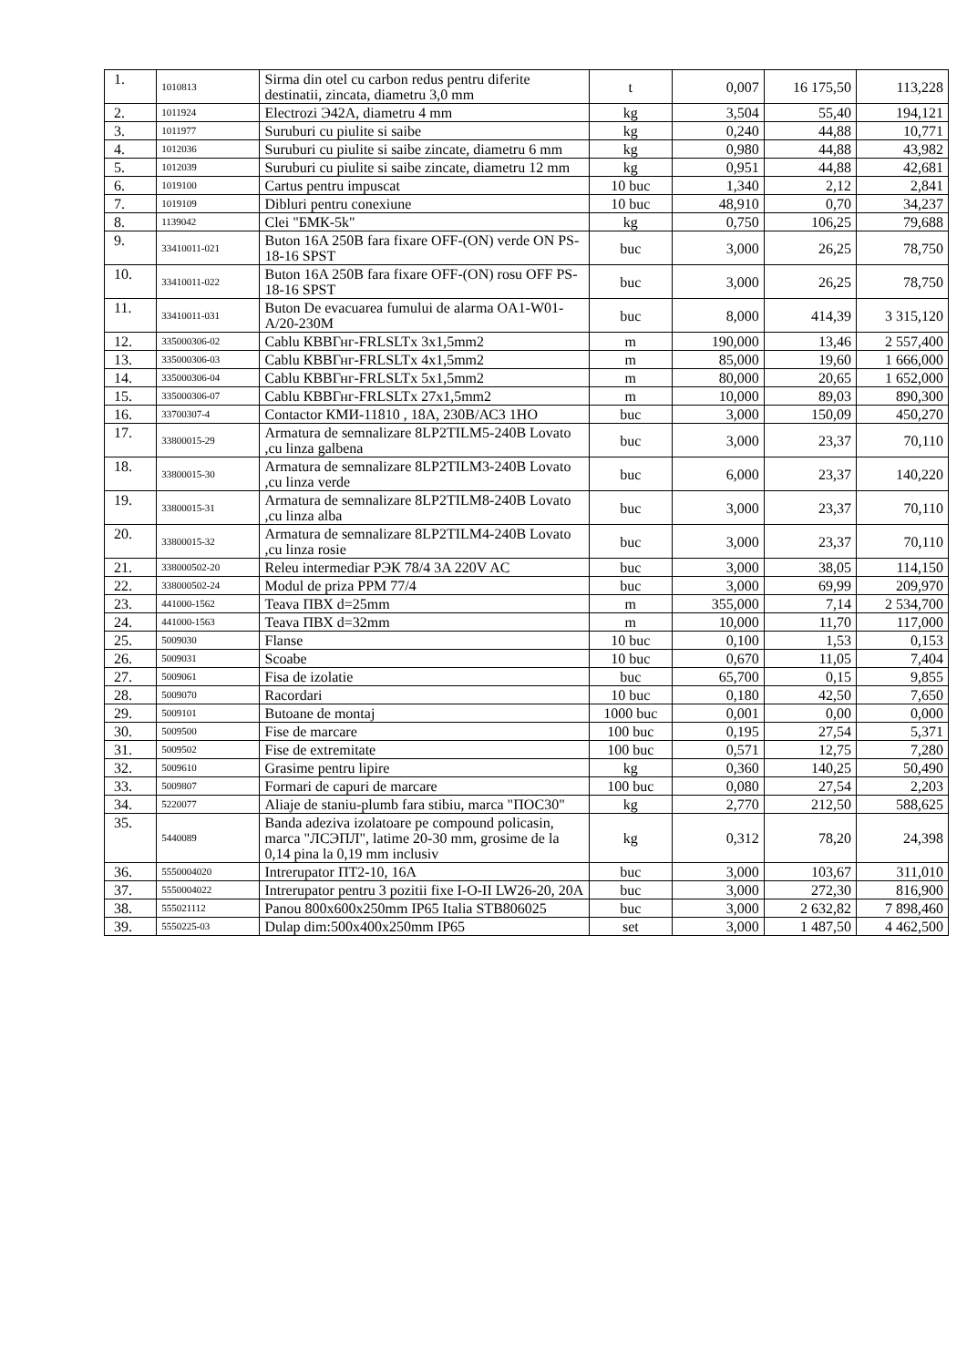| 1. | 1010813 | Sirma din otel cu carbon redus pentru diferite destinatii, zincata, diametru 3,0 mm | t | 0,007 | 16 175,50 | 113,228 |
| 2. | 1011924 | Electrozi Э42А, diametru 4 mm | kg | 3,504 | 55,40 | 194,121 |
| 3. | 1011977 | Suruburi cu piulite si saibe | kg | 0,240 | 44,88 | 10,771 |
| 4. | 1012036 | Suruburi cu piulite si saibe zincate, diametru 6 mm | kg | 0,980 | 44,88 | 43,982 |
| 5. | 1012039 | Suruburi cu piulite si saibe zincate, diametru 12 mm | kg | 0,951 | 44,88 | 42,681 |
| 6. | 1019100 | Cartus pentru impuscat | 10 buc | 1,340 | 2,12 | 2,841 |
| 7. | 1019109 | Dibluri pentru conexiune | 10 buc | 48,910 | 0,70 | 34,237 |
| 8. | 1139042 | Clei "БМК-5k" | kg | 0,750 | 106,25 | 79,688 |
| 9. | 33410011-021 | Buton 16A 250B fara fixare OFF-(ON) verde ON PS-18-16 SPST | buc | 3,000 | 26,25 | 78,750 |
| 10. | 33410011-022 | Buton 16A 250B fara fixare OFF-(ON) rosu OFF PS-18-16 SPST | buc | 3,000 | 26,25 | 78,750 |
| 11. | 33410011-031 | Buton De evacuarea fumului de alarma OA1-W01-A/20-230M | buc | 8,000 | 414,39 | 3 315,120 |
| 12. | 335000306-02 | Cablu КВВГнг-FRLSLTx 3x1,5mm2 | m | 190,000 | 13,46 | 2 557,400 |
| 13. | 335000306-03 | Cablu КВВГнг-FRLSLTx 4x1,5mm2 | m | 85,000 | 19,60 | 1 666,000 |
| 14. | 335000306-04 | Cablu КВВГнг-FRLSLTx 5x1,5mm2 | m | 80,000 | 20,65 | 1 652,000 |
| 15. | 335000306-07 | Cablu КВВГнг-FRLSLTx 27x1,5mm2 | m | 10,000 | 89,03 | 890,300 |
| 16. | 33700307-4 | Contactor КМИ-11810 , 18A, 230В/АС3 1НО | buc | 3,000 | 150,09 | 450,270 |
| 17. | 33800015-29 | Armatura de semnalizare 8LP2TILM5-240B Lovato ,cu linza galbena | buc | 3,000 | 23,37 | 70,110 |
| 18. | 33800015-30 | Armatura de semnalizare 8LP2TILM3-240B Lovato ,cu linza verde | buc | 6,000 | 23,37 | 140,220 |
| 19. | 33800015-31 | Armatura de semnalizare 8LP2TILM8-240B Lovato ,cu linza alba | buc | 3,000 | 23,37 | 70,110 |
| 20. | 33800015-32 | Armatura de semnalizare 8LP2TILM4-240B Lovato ,cu linza rosie | buc | 3,000 | 23,37 | 70,110 |
| 21. | 338000502-20 | Releu intermediar РЭК 78/4 3A 220V AC | buc | 3,000 | 38,05 | 114,150 |
| 22. | 338000502-24 | Modul de priza PPM 77/4 | buc | 3,000 | 69,99 | 209,970 |
| 23. | 441000-1562 | Teava ПВХ d=25mm | m | 355,000 | 7,14 | 2 534,700 |
| 24. | 441000-1563 | Teava ПВХ d=32mm | m | 10,000 | 11,70 | 117,000 |
| 25. | 5009030 | Flanse | 10 buc | 0,100 | 1,53 | 0,153 |
| 26. | 5009031 | Scoabe | 10 buc | 0,670 | 11,05 | 7,404 |
| 27. | 5009061 | Fisa de izolatie | buc | 65,700 | 0,15 | 9,855 |
| 28. | 5009070 | Racordari | 10 buc | 0,180 | 42,50 | 7,650 |
| 29. | 5009101 | Butoane de montaj | 1000 buc | 0,001 | 0,00 | 0,000 |
| 30. | 5009500 | Fise de marcare | 100 buc | 0,195 | 27,54 | 5,371 |
| 31. | 5009502 | Fise de extremitate | 100 buc | 0,571 | 12,75 | 7,280 |
| 32. | 5009610 | Grasime pentru lipire | kg | 0,360 | 140,25 | 50,490 |
| 33. | 5009807 | Formari de capuri de marcare | 100 buc | 0,080 | 27,54 | 2,203 |
| 34. | 5220077 | Aliaje de staniu-plumb fara stibiu, marca "ПОС30" | kg | 2,770 | 212,50 | 588,625 |
| 35. | 5440089 | Banda adeziva izolatoare pe compound policasin, marca "ЛСЭПЛ", latime 20-30 mm, grosime de la 0,14 pina la 0,19 mm inclusiv | kg | 0,312 | 78,20 | 24,398 |
| 36. | 5550004020 | Intrerupator ПТ2-10, 16A | buc | 3,000 | 103,67 | 311,010 |
| 37. | 5550004022 | Intrerupator pentru 3 pozitii fixe I-O-II LW26-20, 20A | buc | 3,000 | 272,30 | 816,900 |
| 38. | 555021112 | Panou 800x600x250mm IP65 Italia STB806025 | buc | 3,000 | 2 632,82 | 7 898,460 |
| 39. | 5550225-03 | Dulap dim:500x400x250mm IP65 | set | 3,000 | 1 487,50 | 4 462,500 |